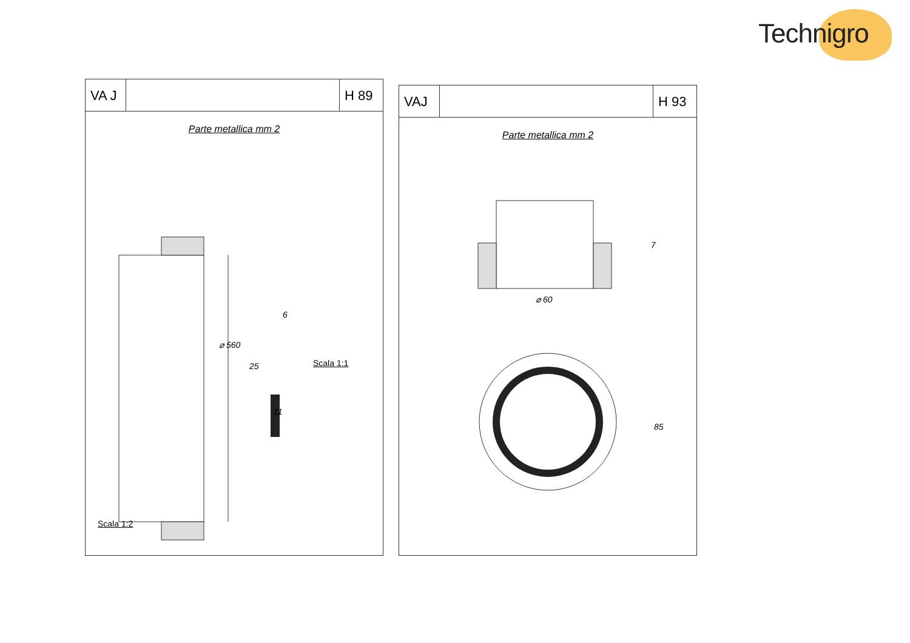Technigro
VA J
H 89
Parte metallica mm 2
⌀ 560
6
25
11
Scala 1:1
Scala 1:2
VAJ H 93
Parte metallica mm 2
⌀ 60
7
85